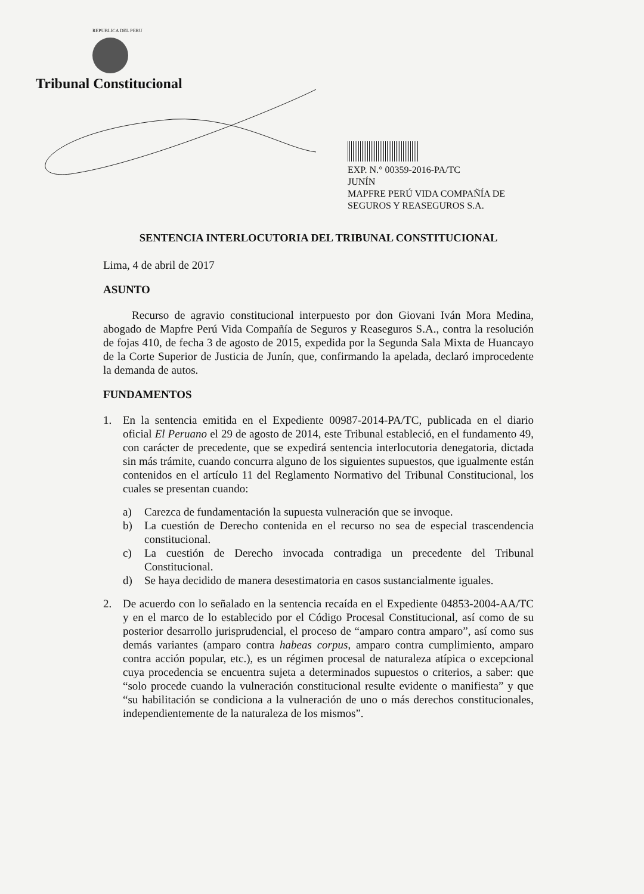REPUBLICA DEL PERU
Tribunal Constitucional
EXP. N.° 00359-2016-PA/TC
JUNÍN
MAPFRE PERÚ VIDA COMPAÑÍA DE SEGUROS Y REASEGUROS S.A.
SENTENCIA INTERLOCUTORIA DEL TRIBUNAL CONSTITUCIONAL
Lima, 4 de abril de 2017
ASUNTO
Recurso de agravio constitucional interpuesto por don Giovani Iván Mora Medina, abogado de Mapfre Perú Vida Compañía de Seguros y Reaseguros S.A., contra la resolución de fojas 410, de fecha 3 de agosto de 2015, expedida por la Segunda Sala Mixta de Huancayo de la Corte Superior de Justicia de Junín, que, confirmando la apelada, declaró improcedente la demanda de autos.
FUNDAMENTOS
1. En la sentencia emitida en el Expediente 00987-2014-PA/TC, publicada en el diario oficial El Peruano el 29 de agosto de 2014, este Tribunal estableció, en el fundamento 49, con carácter de precedente, que se expedirá sentencia interlocutoria denegatoria, dictada sin más trámite, cuando concurra alguno de los siguientes supuestos, que igualmente están contenidos en el artículo 11 del Reglamento Normativo del Tribunal Constitucional, los cuales se presentan cuando:
a) Carezca de fundamentación la supuesta vulneración que se invoque.
b) La cuestión de Derecho contenida en el recurso no sea de especial trascendencia constitucional.
c) La cuestión de Derecho invocada contradiga un precedente del Tribunal Constitucional.
d) Se haya decidido de manera desestimatoria en casos sustancialmente iguales.
2. De acuerdo con lo señalado en la sentencia recaída en el Expediente 04853-2004-AA/TC y en el marco de lo establecido por el Código Procesal Constitucional, así como de su posterior desarrollo jurisprudencial, el proceso de “amparo contra amparo”, así como sus demás variantes (amparo contra habeas corpus, amparo contra cumplimiento, amparo contra acción popular, etc.), es un régimen procesal de naturaleza atípica o excepcional cuya procedencia se encuentra sujeta a determinados supuestos o criterios, a saber: que “solo procede cuando la vulneración constitucional resulte evidente o manifiesta” y que “su habilitación se condiciona a la vulneración de uno o más derechos constitucionales, independientemente de la naturaleza de los mismos”.